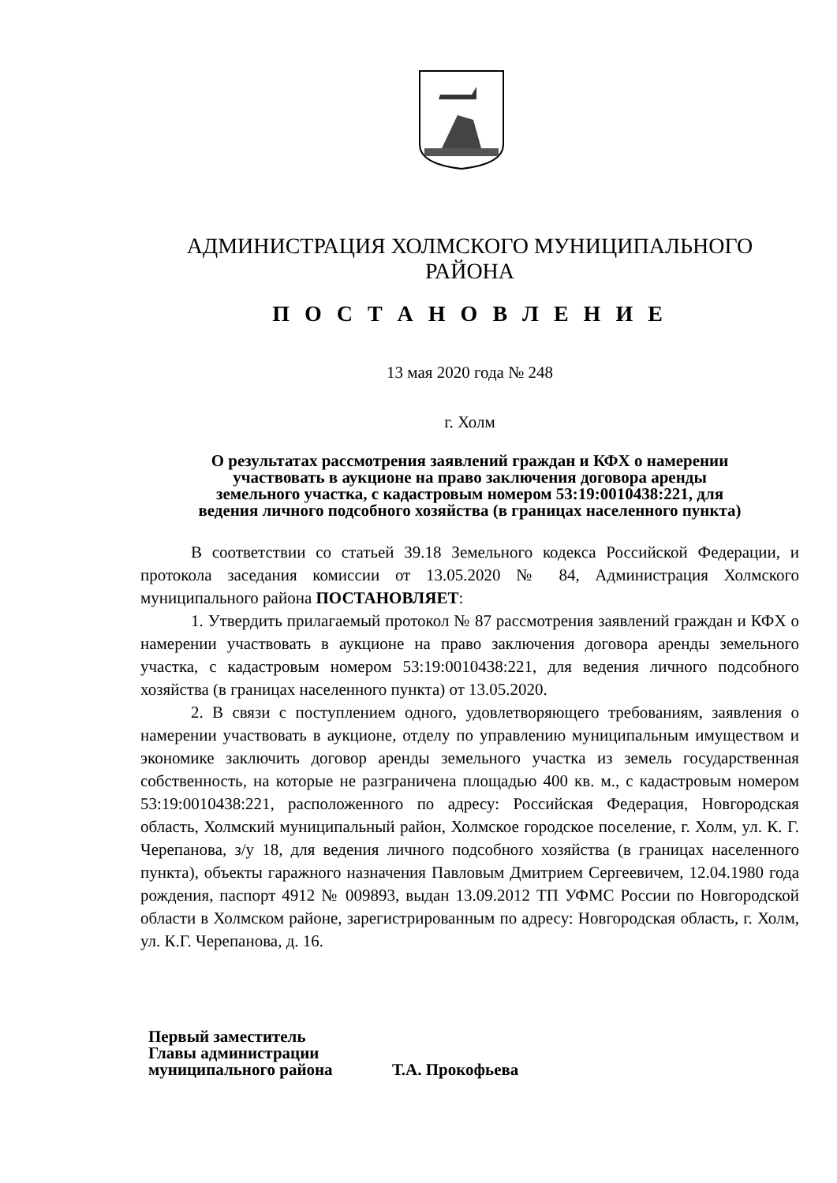АДМИНИСТРАЦИЯ ХОЛМСКОГО МУНИЦИПАЛЬНОГО
РАЙОНА
П О С Т А Н О В Л Е Н И Е
13 мая 2020 года № 248
г. Холм
О результатах рассмотрения заявлений граждан и КФХ о намерении
участвовать в аукционе на право заключения договора аренды
земельного участка, с кадастровым номером 53:19:0010438:221, для
ведения личного подсобного хозяйства (в границах населенного пункта)
В соответствии со статьей 39.18 Земельного кодекса Российской Федерации, и протокола заседания комиссии от 13.05.2020 № 84, Администрация Холмского муниципального района ПОСТАНОВЛЯЕТ:
1. Утвердить прилагаемый протокол № 87 рассмотрения заявлений граждан и КФХ о намерении участвовать в аукционе на право заключения договора аренды земельного участка, с кадастровым номером 53:19:0010438:221, для ведения личного подсобного хозяйства (в границах населенного пункта) от 13.05.2020.
2. В связи с поступлением одного, удовлетворяющего требованиям, заявления о намерении участвовать в аукционе, отделу по управлению муниципальным имуществом и экономике заключить договор аренды земельного участка из земель государственная собственность, на которые не разграничена площадью 400 кв. м., с кадастровым номером 53:19:0010438:221, расположенного по адресу: Российская Федерация, Новгородская область, Холмский муниципальный район, Холмское городское поселение, г. Холм, ул. К. Г. Черепанова, з/у 18, для ведения личного подсобного хозяйства (в границах населенного пункта), объекты гаражного назначения Павловым Дмитрием Сергеевичем, 12.04.1980 года рождения, паспорт 4912 № 009893, выдан 13.09.2012 ТП УФМС России по Новгородской области в Холмском районе, зарегистрированным по адресу: Новгородская область, г. Холм, ул. К.Г. Черепанова, д. 16.
Первый заместитель
Главы администрации
муниципального района Т.А. Прокофьева